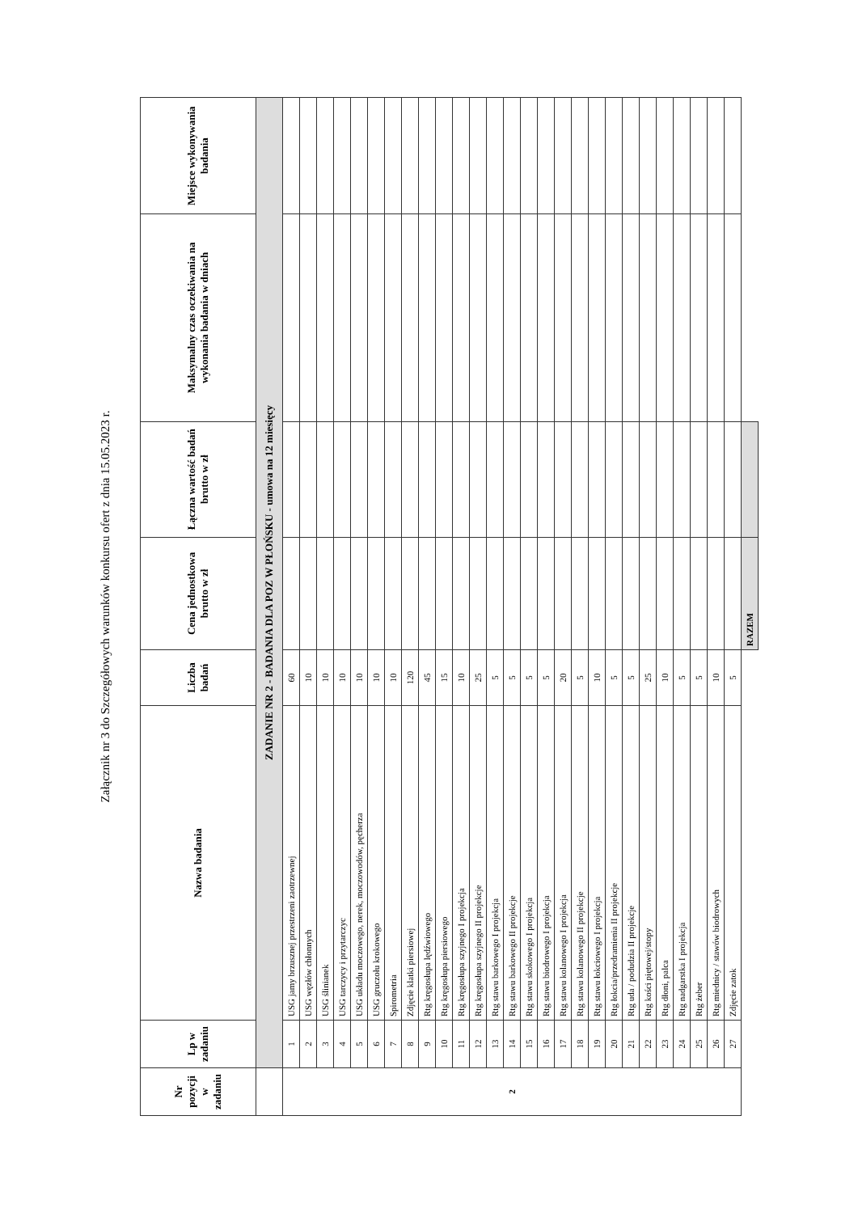Załącznik nr 3 do Szczegółowych warunków konkursu ofert z dnia 15.05.2023 r.
| Nr pozycji w zadaniu | Lp w zadaniu | Nazwa badania | Liczba badań | Cena jednostkowa brutto w zł | Łączna wartość badań brutto w zł | Maksymalny czas oczekiwania na wykonania badania w dniach | Miejsce wykonywania badania |
| --- | --- | --- | --- | --- | --- | --- | --- |
| | ZADANIE NR 2 - BADANIA DLA POZ W PŁOŃSKU - umowa na 12 miesięcy | | | | | | |
| 2 | 1 | USG jamy brzusznej przestrzeni zaotrzewnej | 60 | | | | |
| | 2 | USG węzłów chłonnych | 10 | | | | |
| | 3 | USG ślinianek | 10 | | | | |
| | 4 | USG tarczycy i przytarczyc | 10 | | | | |
| | 5 | USG układu moczowego, nerek, moczowodów, pęcherza | 10 | | | | |
| | 6 | USG gruczołu krokowego | 10 | | | | |
| | 7 | Spirometria | 10 | | | | |
| | 8 | Zdjęcie klatki piersiowej | 120 | | | | |
| | 9 | Rtg kręgosłupa lędźwiowego | 45 | | | | |
| | 10 | Rtg kręgosłupa piersiowego | 15 | | | | |
| | 11 | Rtg kręgosłupa szyjnego I projekcja | 10 | | | | |
| | 12 | Rtg kręgosłupa szyjnego II projekcje | 25 | | | | |
| | 13 | Rtg stawu barkowego I projekcja | 5 | | | | |
| | 14 | Rtg stawu barkowego II projekcje | 5 | | | | |
| | 15 | Rtg stawu skokowego I projekcja | 5 | | | | |
| | 16 | Rtg stawu biodrowego I projekcja | 5 | | | | |
| | 17 | Rtg stawu kolanowego I projekcja | 20 | | | | |
| | 18 | Rtg stawu kolanowego II projekcje | 5 | | | | |
| | 19 | Rtg stawu łokciowego I projekcja | 10 | | | | |
| | 20 | Rtg łokcia/przedramienia II projekcje | 5 | | | | |
| | 21 | Rtg uda / podudzia II projekcje | 5 | | | | |
| | 22 | Rtg kości piętowej/stopy | 25 | | | | |
| | 23 | Rtg dłoni, palca | 10 | | | | |
| | 24 | Rtg nadgarstka I projekcja | 5 | | | | |
| | 25 | Rtg żeber | 5 | | | | |
| | 26 | Rtg miednicy / stawów biodrowych | 10 | | | | |
| | 27 | Zdjęcie zatok | 5 | | | | |
| | | | | RAZEM | | | |